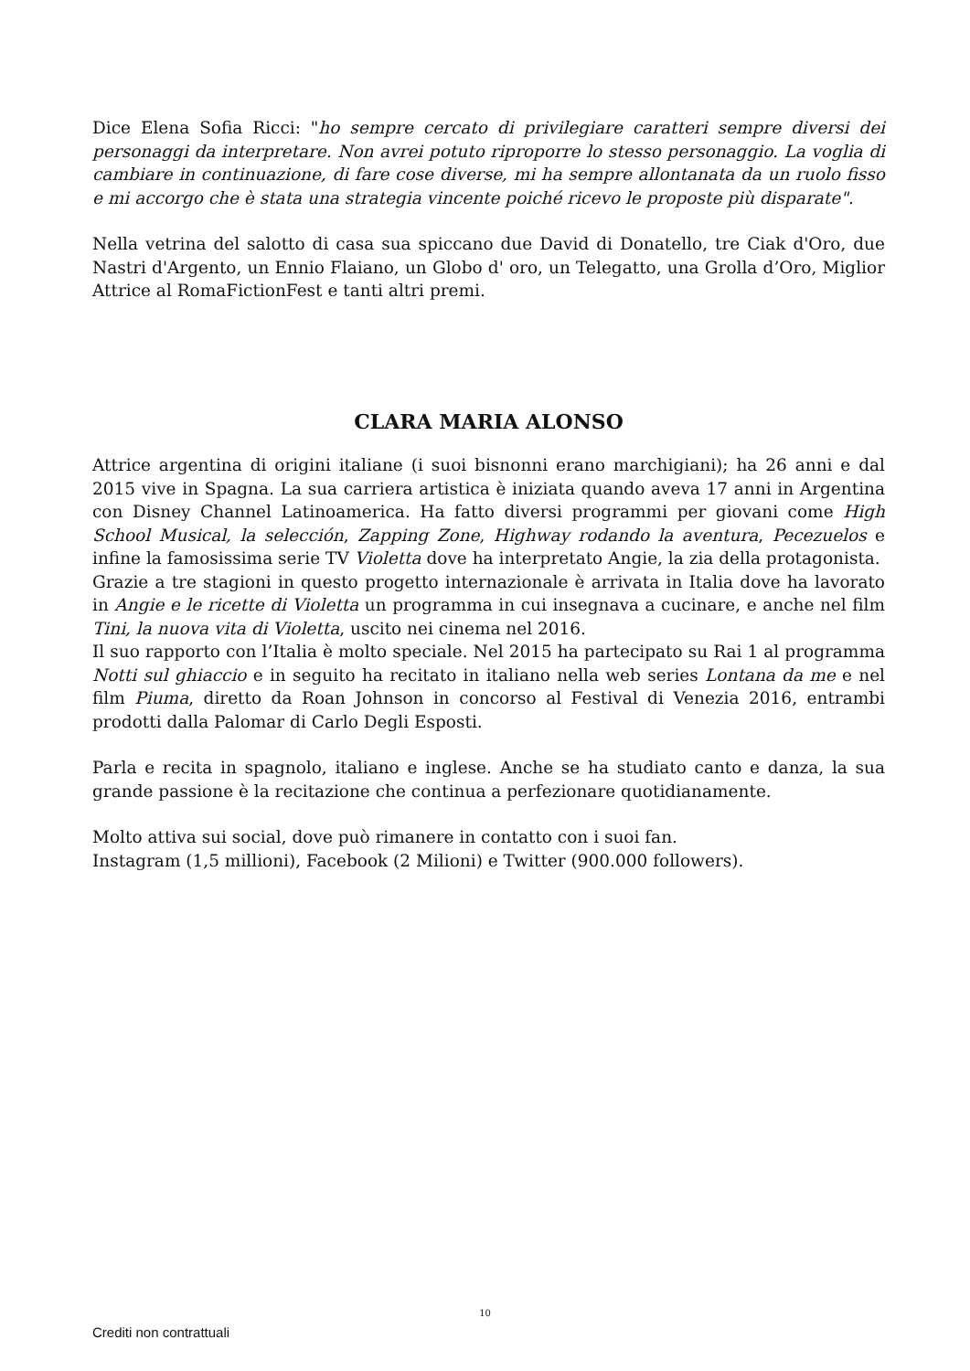Dice Elena Sofia Ricci: "ho sempre cercato di privilegiare caratteri sempre diversi dei personaggi da interpretare. Non avrei potuto riproporre lo stesso personaggio. La voglia di cambiare in continuazione, di fare cose diverse, mi ha sempre allontanata da un ruolo fisso e mi accorgo che è stata una strategia vincente poiché ricevo le proposte più disparate".
Nella vetrina del salotto di casa sua spiccano due David di Donatello, tre Ciak d'Oro, due Nastri d'Argento, un Ennio Flaiano, un Globo d' oro, un Telegatto, una Grolla d’Oro, Miglior Attrice al RomaFictionFest e tanti altri premi.
CLARA MARIA ALONSO
Attrice argentina di origini italiane (i suoi bisnonni erano marchigiani); ha 26 anni e dal 2015 vive in Spagna. La sua carriera artistica è iniziata quando aveva 17 anni in Argentina con Disney Channel Latinoamerica. Ha fatto diversi programmi per giovani come High School Musical, la selección, Zapping Zone, Highway rodando la aventura, Pecezuelos e infine la famosissima serie TV Violetta dove ha interpretato Angie, la zia della protagonista.
Grazie a tre stagioni in questo progetto internazionale è arrivata in Italia dove ha lavorato in Angie e le ricette di Violetta un programma in cui insegnava a cucinare, e anche nel film Tini, la nuova vita di Violetta, uscito nei cinema nel 2016.
Il suo rapporto con l’Italia è molto speciale. Nel 2015 ha partecipato su Rai 1 al programma Notti sul ghiaccio e in seguito ha recitato in italiano nella web series Lontana da me e nel film Piuma, diretto da Roan Johnson in concorso al Festival di Venezia 2016, entrambi prodotti dalla Palomar di Carlo Degli Esposti.
Parla e recita in spagnolo, italiano e inglese. Anche se ha studiato canto e danza, la sua grande passione è la recitazione che continua a perfezionare quotidianamente.
Molto attiva sui social, dove può rimanere in contatto con i suoi fan.
Instagram (1,5 millioni), Facebook (2 Milioni) e Twitter (900.000 followers).
10
Crediti non contrattuali